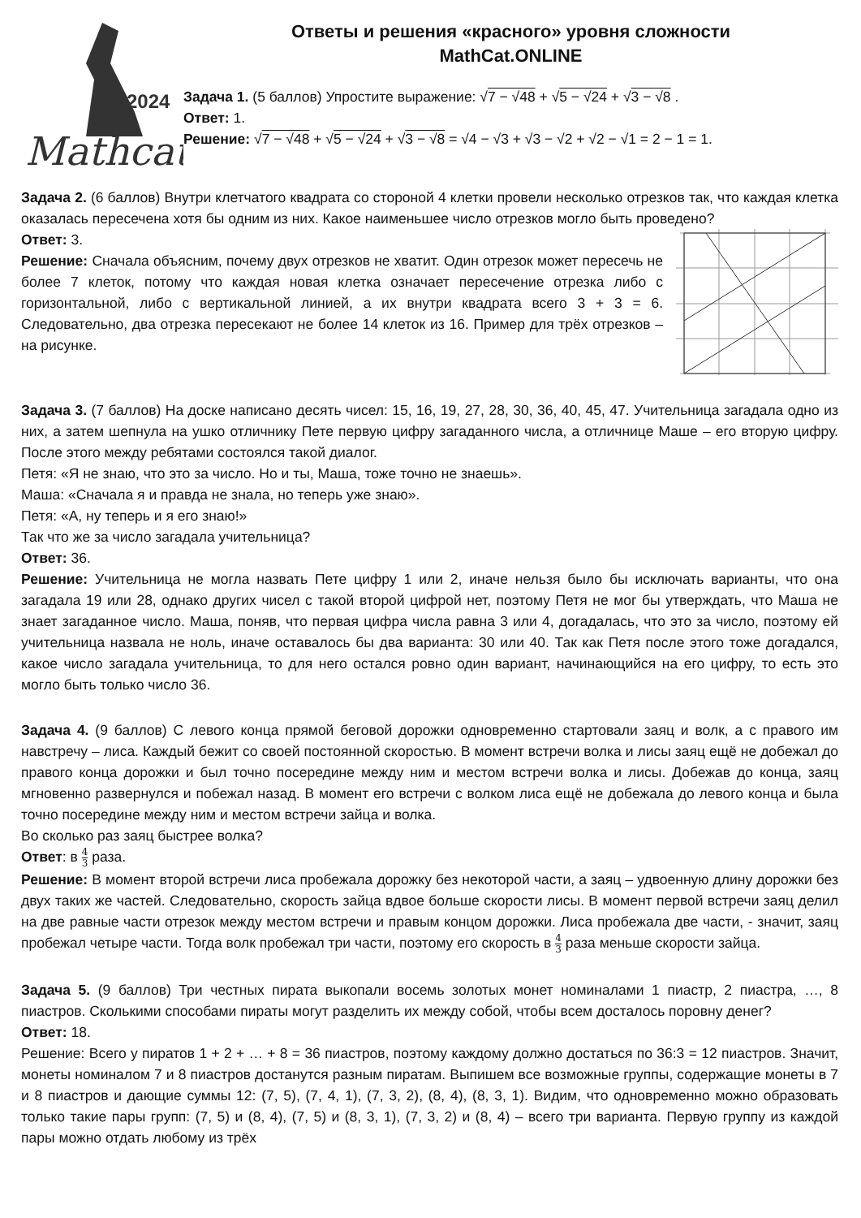2024
Mathcat
Ответы и решения «красного» уровня сложности
MathCat.ONLINE
Задача 1. (5 баллов) Упростите выражение: √7 − √48 + √5 − √24 + √3 − √8 .
Ответ: 1.
Решение: √7 − √48 + √5 − √24 + √3 − √8 = √4 − √3 + √3 − √2 + √2 − √1 = 2 − 1 = 1.
Задача 2. (6 баллов) Внутри клетчатого квадрата со стороной 4 клетки провели несколько отрезков так, что каждая клетка оказалась пересечена хотя бы одним из них. Какое наименьшее число отрезков могло быть проведено?
Ответ: 3.
Решение: Сначала объясним, почему двух отрезков не хватит. Один отрезок может пересечь не более 7 клеток, потому что каждая новая клетка означает пересечение отрезка либо с горизонтальной, либо с вертикальной линией, а их внутри квадрата всего 3 + 3 = 6. Следовательно, два отрезка пересекают не более 14 клеток из 16. Пример для трёх отрезков – на рисунке.
Задача 3. (7 баллов) На доске написано десять чисел: 15, 16, 19, 27, 28, 30, 36, 40, 45, 47. Учительница загадала одно из них, а затем шепнула на ушко отличнику Пете первую цифру загаданного числа, а отличнице Маше – его вторую цифру. После этого между ребятами состоялся такой диалог.
Петя: «Я не знаю, что это за число. Но и ты, Маша, тоже точно не знаешь».
Маша: «Сначала я и правда не знала, но теперь уже знаю».
Петя: «А, ну теперь и я его знаю!»
Так что же за число загадала учительница?
Ответ: 36.
Решение: Учительница не могла назвать Пете цифру 1 или 2, иначе нельзя было бы исключать варианты, что она загадала 19 или 28, однако других чисел с такой второй цифрой нет, поэтому Петя не мог бы утверждать, что Маша не знает загаданное число. Маша, поняв, что первая цифра числа равна 3 или 4, догадалась, что это за число, поэтому ей учительница назвала не ноль, иначе оставалось бы два варианта: 30 или 40. Так как Петя после этого тоже догадался, какое число загадала учительница, то для него остался ровно один вариант, начинающийся на его цифру, то есть это могло быть только число 36.
Задача 4. (9 баллов) С левого конца прямой беговой дорожки одновременно стартовали заяц и волк, а с правого им навстречу – лиса. Каждый бежит со своей постоянной скоростью. В момент встречи волка и лисы заяц ещё не добежал до правого конца дорожки и был точно посередине между ним и местом встречи волка и лисы. Добежав до конца, заяц мгновенно развернулся и побежал назад. В момент его встречи с волком лиса ещё не добежала до левого конца и была точно посередине между ним и местом встречи зайца и волка.
Во сколько раз заяц быстрее волка?
Ответ: в 4 3 раза.
Решение: В момент второй встречи лиса пробежала дорожку без некоторой части, а заяц – удвоенную длину дорожки без двух таких же частей. Следовательно, скорость зайца вдвое больше скорости лисы. В момент первой встречи заяц делил на две равные части отрезок между местом встречи и правым концом дорожки. Лиса пробежала две части, - значит, заяц пробежал четыре части. Тогда волк пробежал три части, поэтому его скорость в 4 3 раза меньше скорости зайца.
Задача 5. (9 баллов) Три честных пирата выкопали восемь золотых монет номиналами 1 пиастр, 2 пиастра, …, 8 пиастров. Сколькими способами пираты могут разделить их между собой, чтобы всем досталось поровну денег?
Ответ: 18.
Решение: Всего у пиратов 1 + 2 + … + 8 = 36 пиастров, поэтому каждому должно достаться по 36:3 = 12 пиастров. Значит, монеты номиналом 7 и 8 пиастров достанутся разным пиратам. Выпишем все возможные группы, содержащие монеты в 7 и 8 пиастров и дающие суммы 12: (7, 5), (7, 4, 1), (7, 3, 2), (8, 4), (8, 3, 1). Видим, что одновременно можно образовать только такие пары групп: (7, 5) и (8, 4), (7, 5) и (8, 3, 1), (7, 3, 2) и (8, 4) – всего три варианта. Первую группу из каждой пары можно отдать любому из трёх